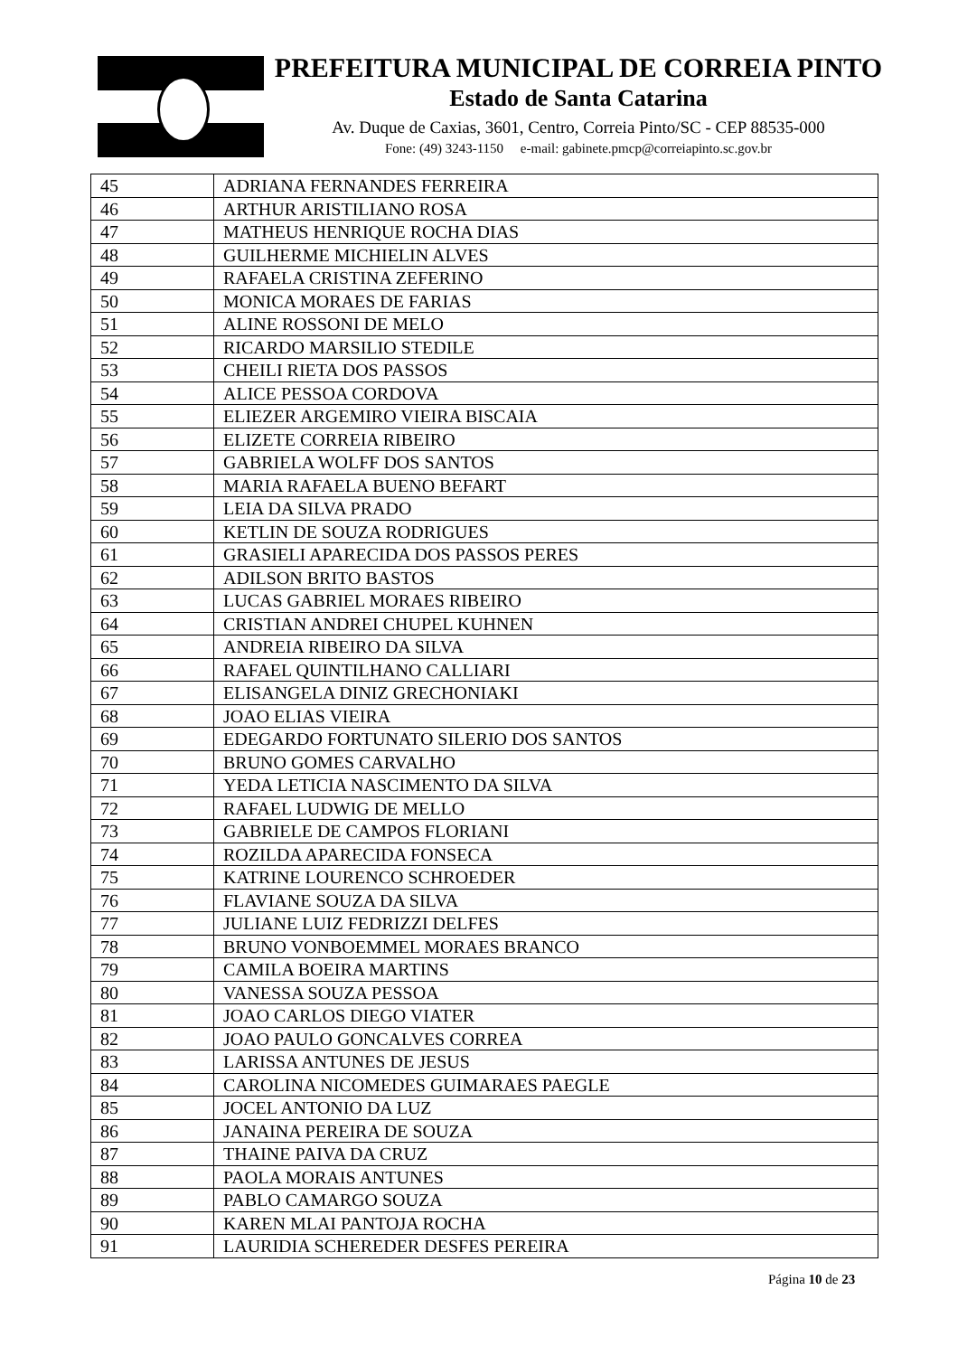PREFEITURA MUNICIPAL DE CORREIA PINTO
Estado de Santa Catarina
Av. Duque de Caxias, 3601, Centro, Correia Pinto/SC - CEP 88535-000
Fone: (49) 3243-1150 e-mail: gabinete.pmcp@correiapinto.sc.gov.br
| 45 | ADRIANA FERNANDES FERREIRA |
| 46 | ARTHUR ARISTILIANO ROSA |
| 47 | MATHEUS HENRIQUE ROCHA DIAS |
| 48 | GUILHERME MICHIELIN ALVES |
| 49 | RAFAELA CRISTINA ZEFERINO |
| 50 | MONICA MORAES DE FARIAS |
| 51 | ALINE ROSSONI DE MELO |
| 52 | RICARDO MARSILIO STEDILE |
| 53 | CHEILI RIETA DOS PASSOS |
| 54 | ALICE PESSOA CORDOVA |
| 55 | ELIEZER ARGEMIRO VIEIRA BISCAIA |
| 56 | ELIZETE CORREIA RIBEIRO |
| 57 | GABRIELA WOLFF DOS SANTOS |
| 58 | MARIA RAFAELA BUENO BEFART |
| 59 | LEIA DA SILVA PRADO |
| 60 | KETLIN DE SOUZA RODRIGUES |
| 61 | GRASIELI APARECIDA DOS PASSOS PERES |
| 62 | ADILSON BRITO BASTOS |
| 63 | LUCAS GABRIEL MORAES RIBEIRO |
| 64 | CRISTIAN ANDREI CHUPEL KUHNEN |
| 65 | ANDREIA RIBEIRO DA SILVA |
| 66 | RAFAEL QUINTILHANO CALLIARI |
| 67 | ELISANGELA DINIZ GRECHONIAKI |
| 68 | JOAO ELIAS VIEIRA |
| 69 | EDEGARDO FORTUNATO SILERIO DOS SANTOS |
| 70 | BRUNO GOMES CARVALHO |
| 71 | YEDA LETICIA NASCIMENTO DA SILVA |
| 72 | RAFAEL LUDWIG DE MELLO |
| 73 | GABRIELE DE CAMPOS FLORIANI |
| 74 | ROZILDA APARECIDA FONSECA |
| 75 | KATRINE LOURENCO SCHROEDER |
| 76 | FLAVIANE SOUZA DA SILVA |
| 77 | JULIANE LUIZ FEDRIZZI DELFES |
| 78 | BRUNO VONBOEMMEL MORAES BRANCO |
| 79 | CAMILA BOEIRA MARTINS |
| 80 | VANESSA SOUZA PESSOA |
| 81 | JOAO CARLOS DIEGO VIATER |
| 82 | JOAO PAULO GONCALVES CORREA |
| 83 | LARISSA ANTUNES DE JESUS |
| 84 | CAROLINA NICOMEDES GUIMARAES PAEGLE |
| 85 | JOCEL ANTONIO DA LUZ |
| 86 | JANAINA PEREIRA DE SOUZA |
| 87 | THAINE PAIVA DA CRUZ |
| 88 | PAOLA MORAIS ANTUNES |
| 89 | PABLO CAMARGO SOUZA |
| 90 | KAREN MLAI PANTOJA ROCHA |
| 91 | LAURIDIA SCHEREDER DESFES PEREIRA |
Página 10 de 23